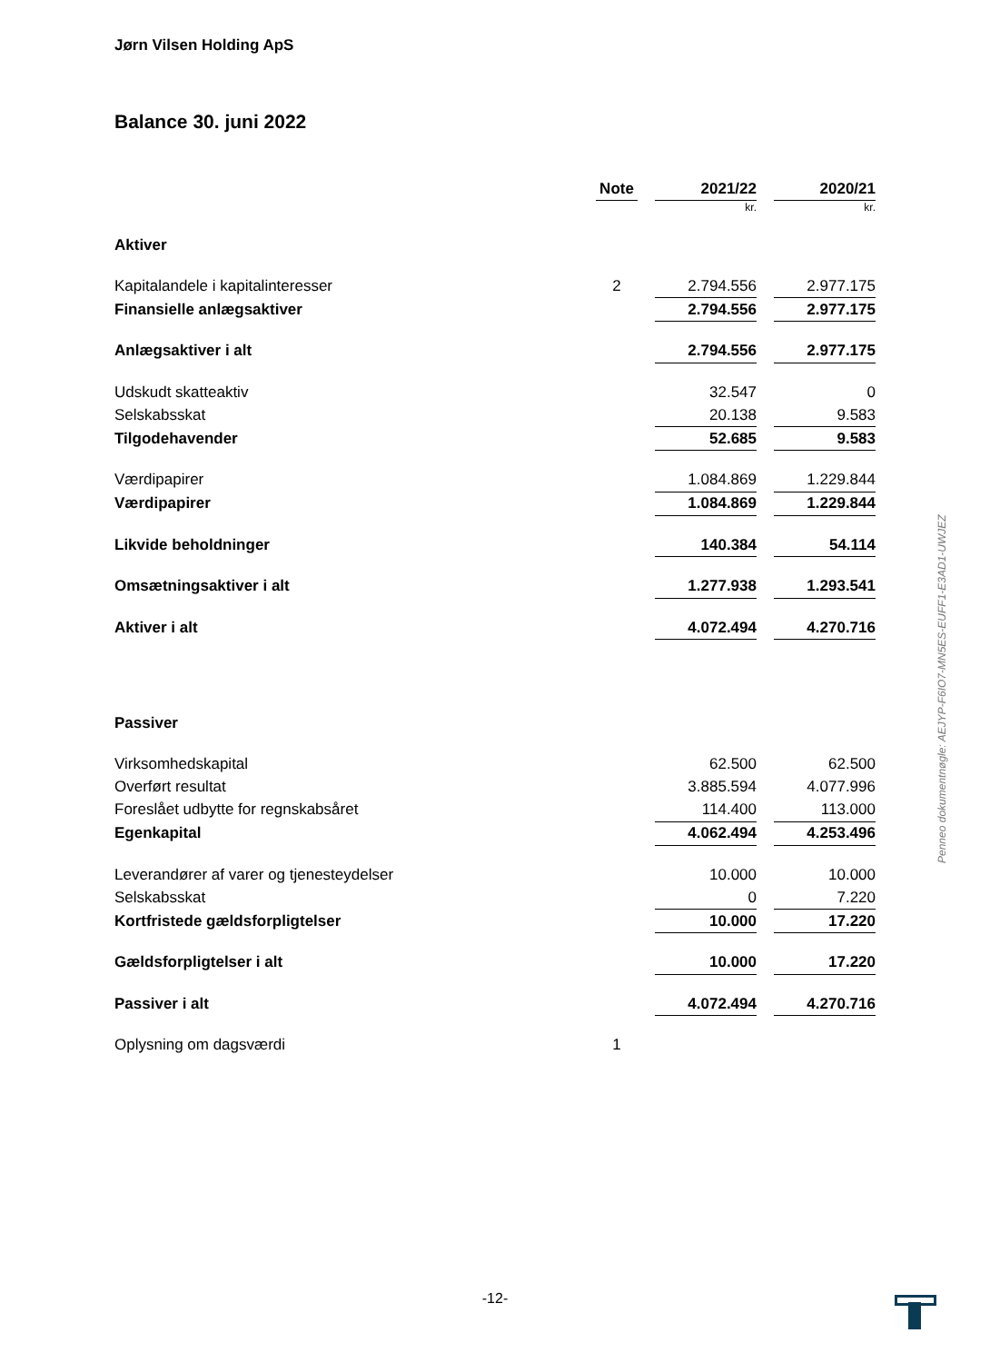Jørn Vilsen Holding ApS
Balance 30. juni 2022
| | Note | | 2021/22 | | 2020/21 |
| | | | kr. | | kr. |
| Aktiver | | | | | |
| Kapitalandele i kapitalinteresser | 2 | | 2.794.556 | | 2.977.175 |
| Finansielle anlægsaktiver | | | 2.794.556 | | 2.977.175 |
| Anlægsaktiver i alt | | | 2.794.556 | | 2.977.175 |
| Udskudt skatteaktiv | | | 32.547 | | 0 |
| Selskabsskat | | | 20.138 | | 9.583 |
| Tilgodehavender | | | 52.685 | | 9.583 |
| Værdipapirer | | | 1.084.869 | | 1.229.844 |
| Værdipapirer | | | 1.084.869 | | 1.229.844 |
| Likvide beholdninger | | | 140.384 | | 54.114 |
| Omsætningsaktiver i alt | | | 1.277.938 | | 1.293.541 |
| Aktiver i alt | | | 4.072.494 | | 4.270.716 |
| Passiver | | | | | |
| Virksomhedskapital | | | 62.500 | | 62.500 |
| Overført resultat | | | 3.885.594 | | 4.077.996 |
| Foreslået udbytte for regnskabsåret | | | 114.400 | | 113.000 |
| Egenkapital | | | 4.062.494 | | 4.253.496 |
| Leverandører af varer og tjenesteydelser | | | 10.000 | | 10.000 |
| Selskabsskat | | | 0 | | 7.220 |
| Kortfristede gældsforpligtelser | | | 10.000 | | 17.220 |
| Gældsforpligtelser i alt | | | 10.000 | | 17.220 |
| Passiver i alt | | | 4.072.494 | | 4.270.716 |
| Oplysning om dagsværdi | 1 | | | | |
Penneo dokumentnøgle: AEJYP-F6IO7-MN5ES-EUFF1-E3AD1-UWJEZ
-12-